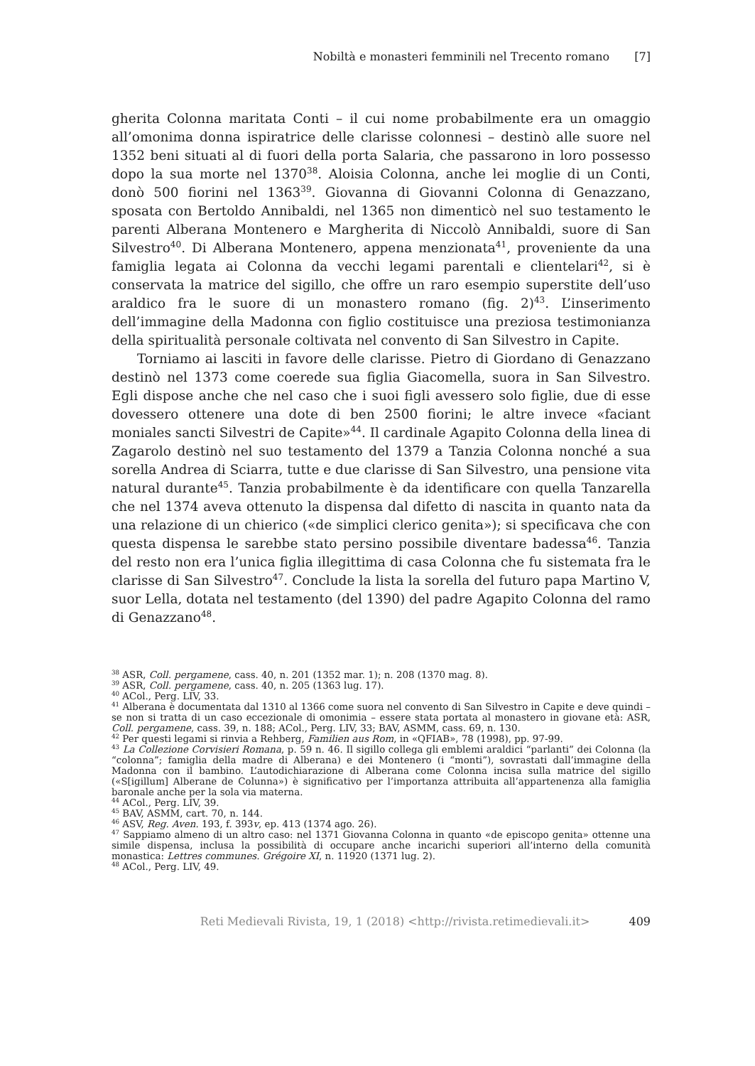Nobiltà e monasteri femminili nel Trecento romano [7]
gherita Colonna maritata Conti – il cui nome probabilmente era un omaggio all’omonima donna ispiratrice delle clarisse colonnesi – destinò alle suore nel 1352 beni situati al di fuori della porta Salaria, che passarono in loro possesso dopo la sua morte nel 1370<sup>38</sup>. Aloisia Colonna, anche lei moglie di un Conti, donò 500 fiorini nel 1363<sup>39</sup>. Giovanna di Giovanni Colonna di Genazzano, sposata con Bertoldo Annibaldi, nel 1365 non dimenticò nel suo testamento le parenti Alberana Montenero e Margherita di Niccolò Annibaldi, suore di San Silvestro<sup>40</sup>. Di Alberana Montenero, appena menzionata<sup>41</sup>, proveniente da una famiglia legata ai Colonna da vecchi legami parentali e clientelari<sup>42</sup>, si è conservata la matrice del sigillo, che offre un raro esempio superstite dell’uso araldico fra le suore di un monastero romano (fig. 2)<sup>43</sup>. L’inserimento dell’immagine della Madonna con figlio costituisce una preziosa testimonianza della spiritualità personale coltivata nel convento di San Silvestro in Capite.
Torniamo ai lasciti in favore delle clarisse. Pietro di Giordano di Genazzano destinò nel 1373 come coerede sua figlia Giacomella, suora in San Silvestro. Egli dispose anche che nel caso che i suoi figli avessero solo figlie, due di esse dovessero ottenere una dote di ben 2500 fiorini; le altre invece «faciant moniales sancti Silvestri de Capite»<sup>44</sup>. Il cardinale Agapito Colonna della linea di Zagarolo destinò nel suo testamento del 1379 a Tanzia Colonna nonché a sua sorella Andrea di Sciarra, tutte e due clarisse di San Silvestro, una pensione vita natural durante<sup>45</sup>. Tanzia probabilmente è da identificare con quella Tanzarella che nel 1374 aveva ottenuto la dispensa dal difetto di nascita in quanto nata da una relazione di un chierico («de simplici clerico genita»); si specificava che con questa dispensa le sarebbe stato persino possibile diventare badessa<sup>46</sup>. Tanzia del resto non era l’unica figlia illegittima di casa Colonna che fu sistemata fra le clarisse di San Silvestro<sup>47</sup>. Conclude la lista la sorella del futuro papa Martino V, suor Lella, dotata nel testamento (del 1390) del padre Agapito Colonna del ramo di Genazzano<sup>48</sup>.
<sup>38</sup> ASR, Coll. pergamene, cass. 40, n. 201 (1352 mar. 1); n. 208 (1370 mag. 8).
<sup>39</sup> ASR, Coll. pergamene, cass. 40, n. 205 (1363 lug. 17).
<sup>40</sup> ACol., Perg. LIV, 33.
<sup>41</sup> Alberana è documentata dal 1310 al 1366 come suora nel convento di San Silvestro in Capite e deve quindi – se non si tratta di un caso eccezionale di omonimia – essere stata portata al monastero in giovane età: ASR, Coll. pergamene, cass. 39, n. 188; ACol., Perg. LIV, 33; BAV, ASMM, cass. 69, n. 130.
<sup>42</sup> Per questi legami si rinvia a Rehberg, Familien aus Rom, in «QFIAB», 78 (1998), pp. 97-99.
<sup>43</sup> La Collezione Corvisieri Romana, p. 59 n. 46. Il sigillo collega gli emblemi araldici “parlanti” dei Colonna (la “colonna”; famiglia della madre di Alberana) e dei Montenero (i “monti”), sovrastati dall’immagine della Madonna con il bambino. L’autodichiarazione di Alberana come Colonna incisa sulla matrice del sigillo («S[igillum] Alberane de Colunna») è significativo per l’importanza attribuita all’appartenenza alla famiglia baronale anche per la sola via materna.
<sup>44</sup> ACol., Perg. LIV, 39.
<sup>45</sup> BAV, ASMM, cart. 70, n. 144.
<sup>46</sup> ASV, Reg. Aven. 193, f. 393v, ep. 413 (1374 ago. 26).
<sup>47</sup> Sappiamo almeno di un altro caso: nel 1371 Giovanna Colonna in quanto «de episcopo genita» ottenne una simile dispensa, inclusa la possibilità di occupare anche incarichi superiori all’interno della comunità monastica: Lettres communes. Grégoire XI, n. 11920 (1371 lug. 2).
<sup>48</sup> ACol., Perg. LIV, 49.
Reti Medievali Rivista, 19, 1 (2018) <http://rivista.retimedievali.it> 409